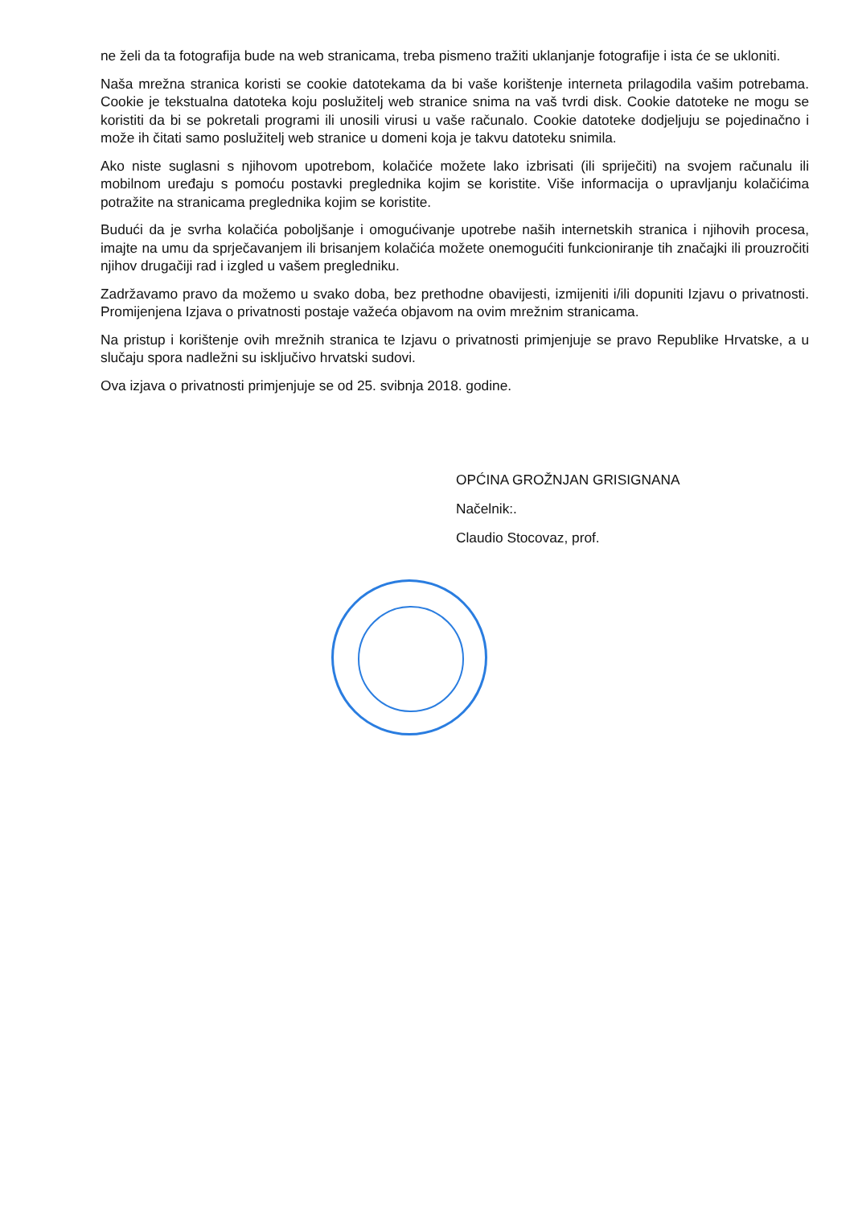ne želi da ta fotografija bude na web stranicama, treba pismeno tražiti uklanjanje fotografije i ista će se ukloniti.
Naša mrežna stranica koristi se cookie datotekama da bi vaše korištenje interneta prilagodila vašim potrebama. Cookie je tekstualna datoteka koju poslužitelj web stranice snima na vaš tvrdi disk. Cookie datoteke ne mogu se koristiti da bi se pokretali programi ili unosili virusi u vaše računalo. Cookie datoteke dodjeljuju se pojedinačno i može ih čitati samo poslužitelj web stranice u domeni koja je takvu datoteku snimila.
Ako niste suglasni s njihovom upotrebom, kolačiće možete lako izbrisati (ili spriječiti) na svojem računalu ili mobilnom uređaju s pomoću postavki preglednika kojim se koristite. Više informacija o upravljanju kolačićima potražite na stranicama preglednika kojim se koristite.
Budući da je svrha kolačića poboljšanje i omogućivanje upotrebe naših internetskih stranica i njihovih procesa, imajte na umu da sprječavanjem ili brisanjem kolačića možete onemogućiti funkcioniranje tih značajki ili prouzročiti njihov drugačiji rad i izgled u vašem pregledniku.
Zadržavamo pravo da možemo u svako doba, bez prethodne obavijesti, izmijeniti i/ili dopuniti Izjavu o privatnosti. Promijenjena Izjava o privatnosti postaje važeća objavom na ovim mrežnim stranicama.
Na pristup i korištenje ovih mrežnih stranica te Izjavu o privatnosti primjenjuje se pravo Republike Hrvatske, a u slučaju spora nadležni su isključivo hrvatski sudovi.
Ova izjava o privatnosti primjenjuje se od 25. svibnja 2018. godine.
OPĆINA GROŽNJAN GRISIGNANA
Načelnik:.
Claudio Stocovaz, prof.